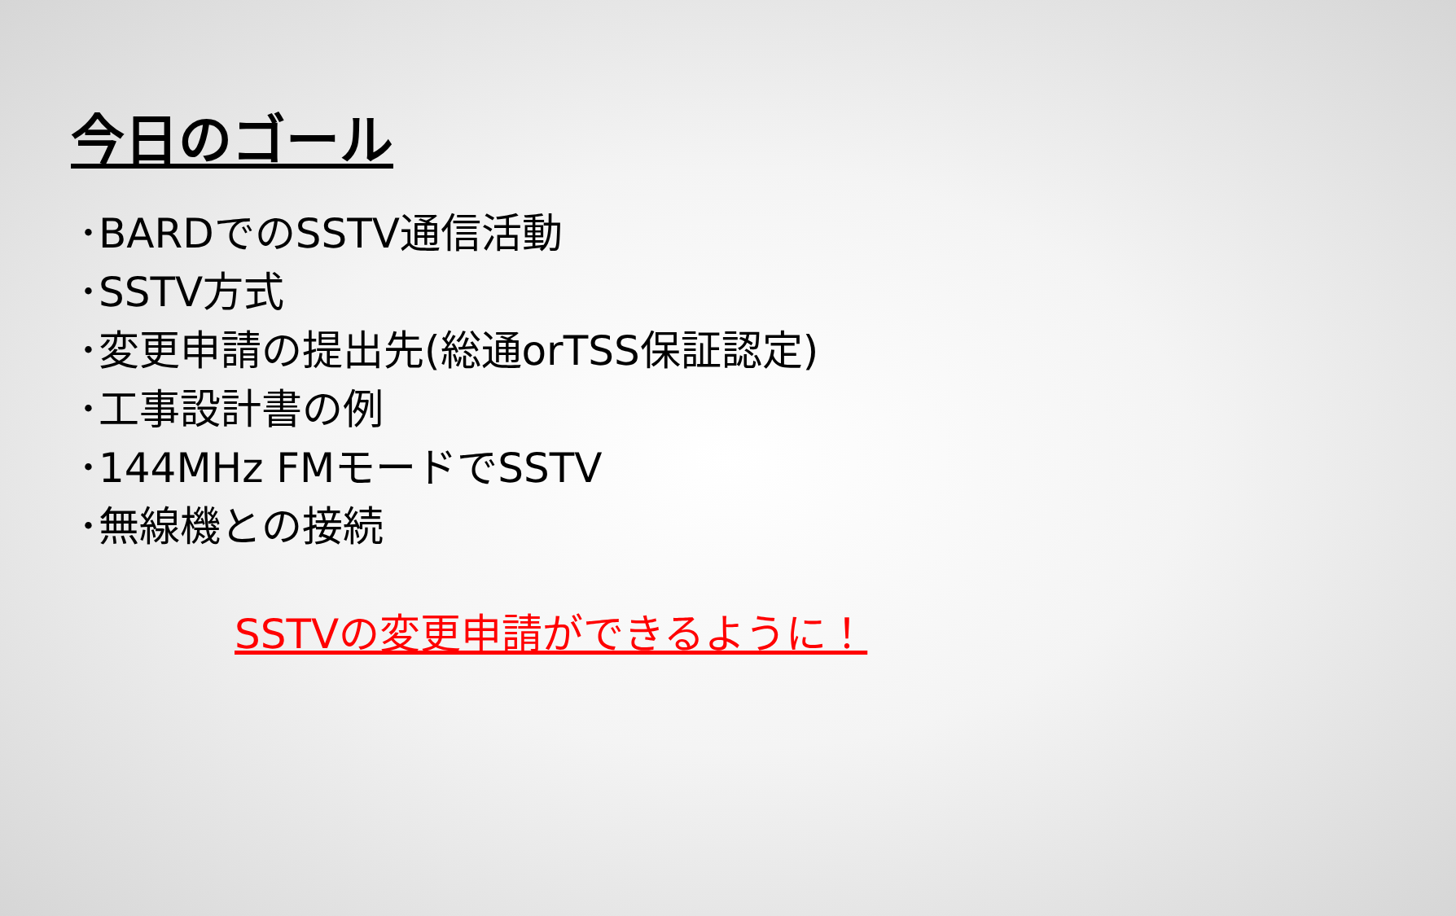今日のゴール
･BARDでのSSTV通信活動
･SSTV方式
･変更申請の提出先(総通orTSS保証認定)
･工事設計書の例
･144MHz FMモードでSSTV
･無線機との接続
SSTVの変更申請ができるように！